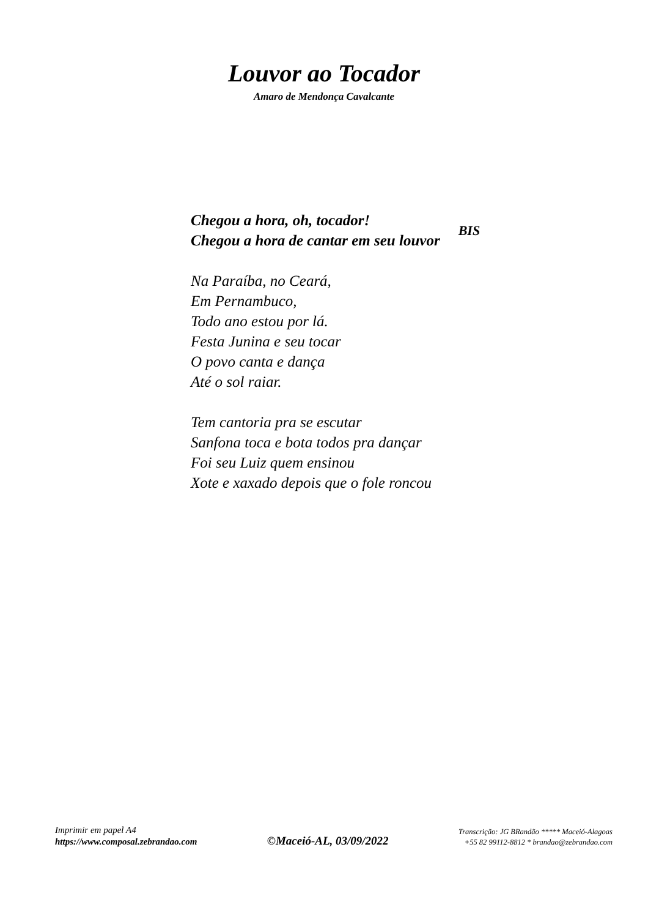Louvor ao Tocador
Amaro de Mendonça Cavalcante
Chegou a hora, oh, tocador!
Chegou a hora de cantar em seu louvor
BIS
Na Paraíba, no Ceará,
Em Pernambuco,
Todo ano estou por lá.
Festa Junina e seu tocar
O povo canta e dança
Até o sol raiar.
Tem cantoria pra se escutar
Sanfona toca e bota todos pra dançar
Foi seu Luiz quem ensinou
Xote e xaxado depois que o fole roncou
Imprimir em papel A4
https://www.composal.zebrandao.com
©Maceió-AL, 03/09/2022
Transcrição: JG BRandão ***** Maceió-Alagoas
+55 82 99112-8812 * brandao@zebrandao.com